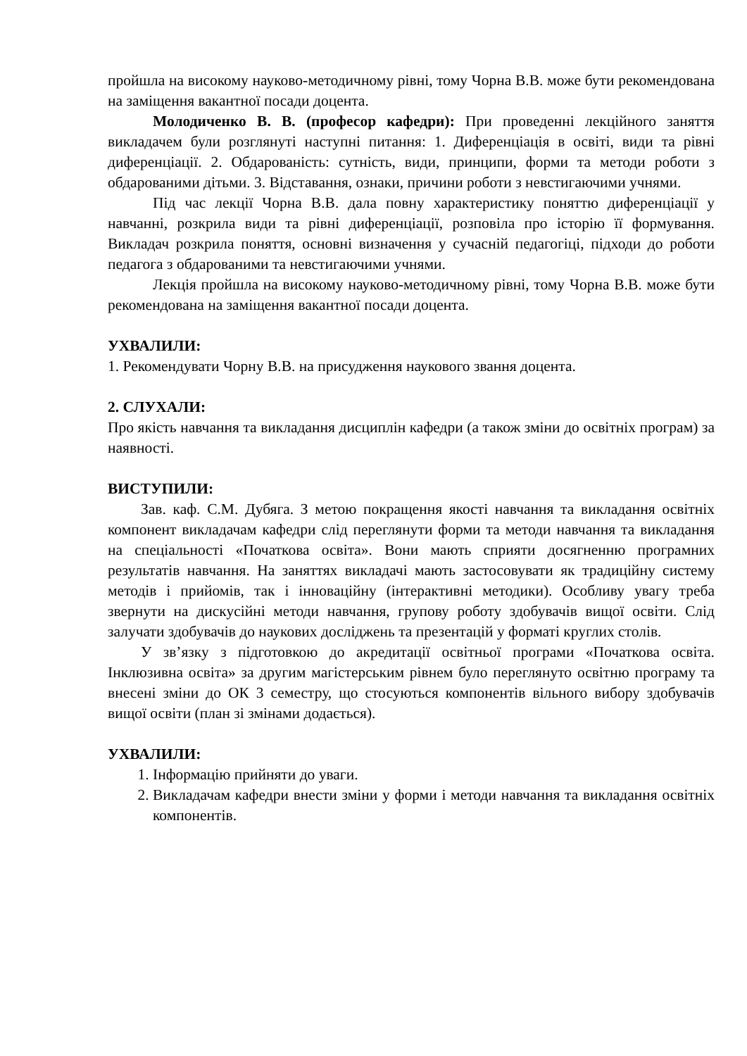пройшла на високому науково-методичному рівні, тому Чорна В.В. може бути рекомендована на заміщення вакантної посади доцента.
Молодиченко В. В. (професор кафедри): При проведенні лекційного заняття викладачем були розглянуті наступні питання: 1. Диференціація в освіті, види та рівні диференціації. 2. Обдарованість: сутність, види, принципи, форми та методи роботи з обдарованими дітьми. 3. Відставання, ознаки, причини роботи з невстигаючими учнями.
Під час лекції Чорна В.В. дала повну характеристику поняттю диференціації у навчанні, розкрила види та рівні диференціації, розповіла про історію її формування. Викладач розкрила поняття, основні визначення у сучасній педагогіці, підходи до роботи педагога з обдарованими та невстигаючими учнями.
Лекція пройшла на високому науково-методичному рівні, тому Чорна В.В. може бути рекомендована на заміщення вакантної посади доцента.
УХВАЛИЛИ:
1. Рекомендувати Чорну В.В. на присудження наукового звання доцента.
2. СЛУХАЛИ:
Про якість навчання та викладання дисциплін кафедри (а також зміни до освітніх програм) за наявності.
ВИСТУПИЛИ:
Зав. каф. С.М. Дубяга. З метою покращення якості навчання та викладання освітніх компонент викладачам кафедри слід переглянути форми та методи навчання та викладання на спеціальності «Початкова освіта». Вони мають сприяти досягненню програмних результатів навчання. На заняттях викладачі мають застосовувати як традиційну систему методів і прийомів, так і інноваційну (інтерактивні методики). Особливу увагу треба звернути на дискусійні методи навчання, групову роботу здобувачів вищої освіти. Слід залучати здобувачів до наукових досліджень та презентацій у форматі круглих столів.
У зв’язку з підготовкою до акредитації освітньої програми «Початкова освіта. Інклюзивна освіта» за другим магістерським рівнем було переглянуто освітню програму та внесені зміни до ОК 3 семестру, що стосуються компонентів вільного вибору здобувачів вищої освіти (план зі змінами додається).
УХВАЛИЛИ:
1. Інформацію прийняти до уваги.
2. Викладачам кафедри внести зміни у форми і методи навчання та викладання освітніх компонентів.